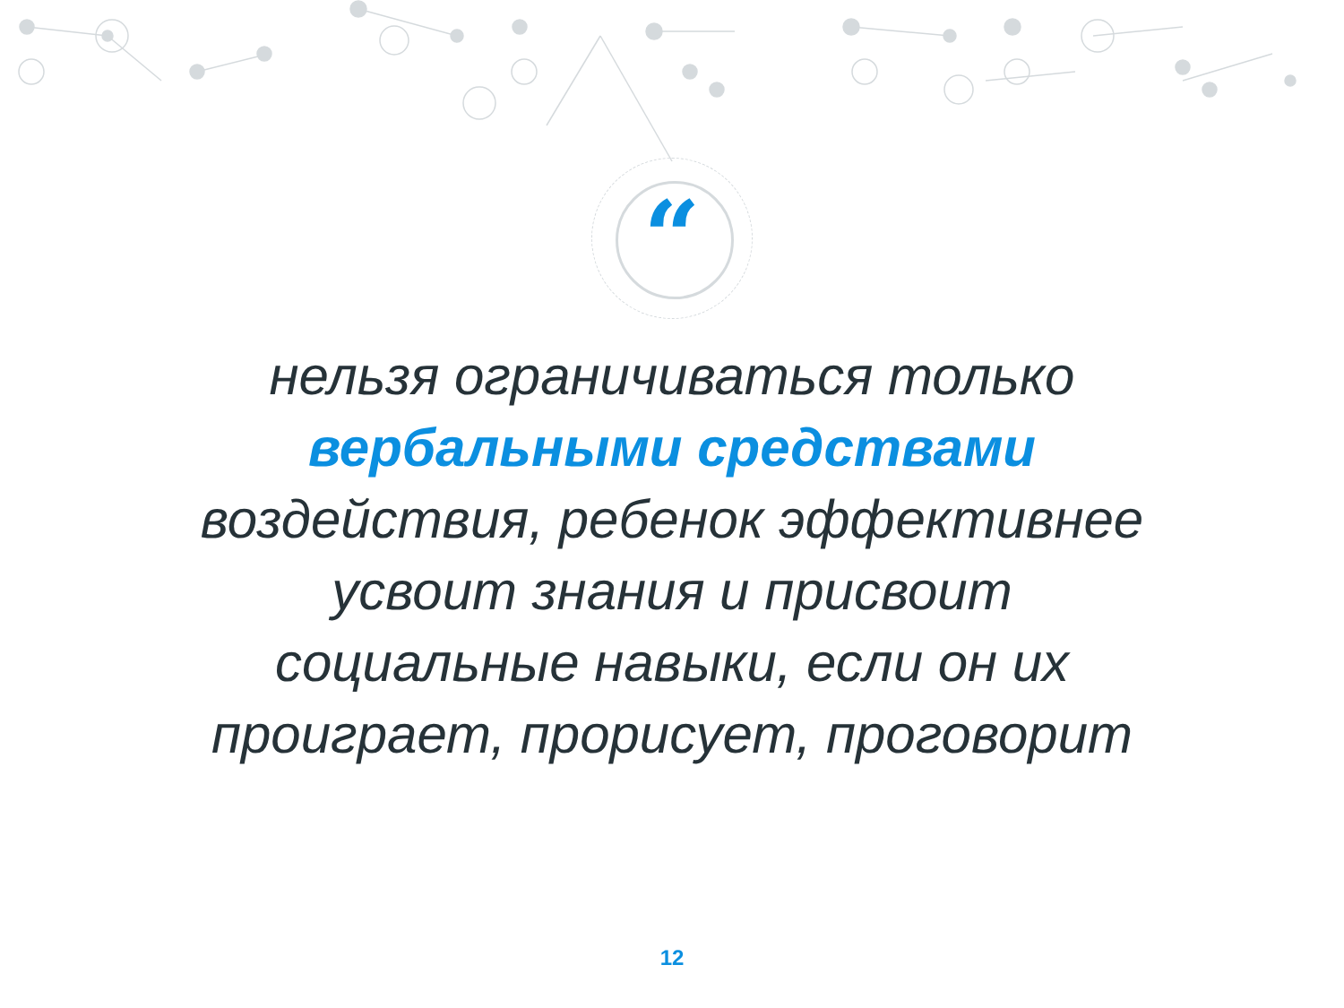“
нельзя ограничиваться только вербальными средствами воздействия, ребенок эффективнее усвоит знания и присвоит социальные навыки, если он их проиграет, прорисует, проговорит
12